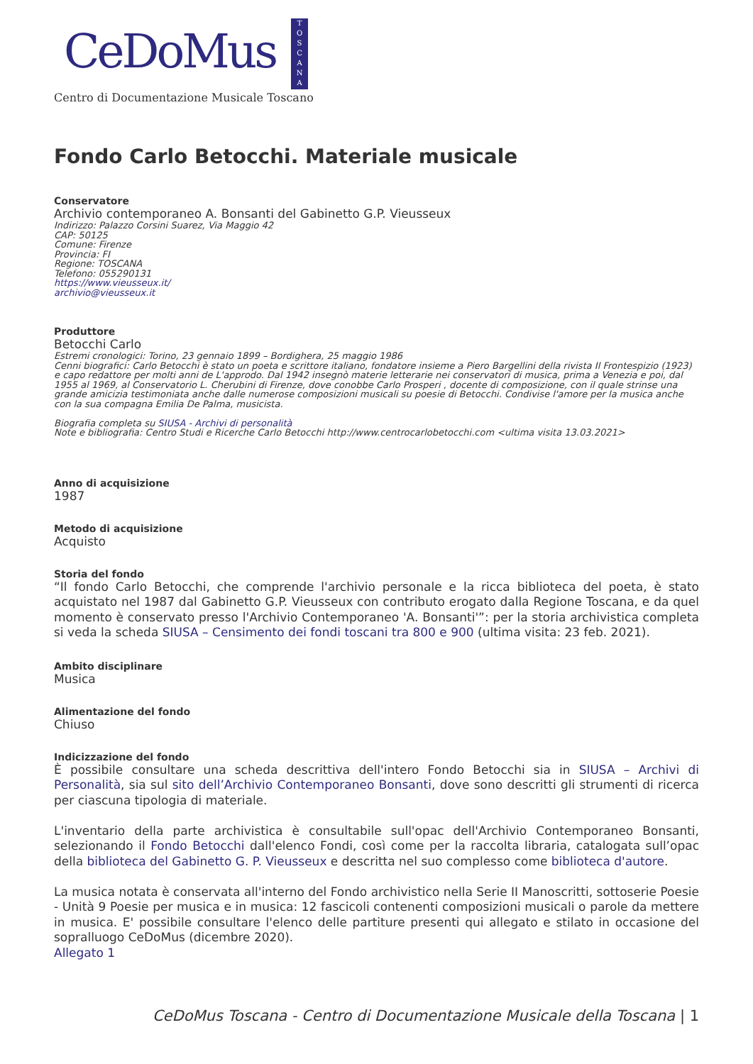CeDoMus
T
O
S
C
A
N
A
Centro di Documentazione Musicale Toscano
Fondo Carlo Betocchi. Materiale musicale
Conservatore
Archivio contemporaneo A. Bonsanti del Gabinetto G.P. Vieusseux
Indirizzo: Palazzo Corsini Suarez, Via Maggio 42
CAP: 50125
Comune: Firenze
Provincia: FI
Regione: TOSCANA
Telefono: 055290131
https://www.vieusseux.it/
archivio@vieusseux.it
Produttore
Betocchi Carlo
Estremi cronologici: Torino, 23 gennaio 1899 – Bordighera, 25 maggio 1986
Cenni biografici: Carlo Betocchi è stato un poeta e scrittore italiano, fondatore insieme a Piero Bargellini della rivista Il Frontespizio (1923) e capo redattore per molti anni de L'approdo. Dal 1942 insegnò materie letterarie nei conservatori di musica, prima a Venezia e poi, dal 1955 al 1969, al Conservatorio L. Cherubini di Firenze, dove conobbe Carlo Prosperi , docente di composizione, con il quale strinse una grande amicizia testimoniata anche dalle numerose composizioni musicali su poesie di Betocchi. Condivise l'amore per la musica anche con la sua compagna Emilia De Palma, musicista.
Biografia completa su SIUSA - Archivi di personalità
Note e bibliografia: Centro Studi e Ricerche Carlo Betocchi http://www.centrocarlobetocchi.com <ultima visita 13.03.2021>
Anno di acquisizione
1987
Metodo di acquisizione
Acquisto
Storia del fondo
“Il fondo Carlo Betocchi, che comprende l'archivio personale e la ricca biblioteca del poeta, è stato acquistato nel 1987 dal Gabinetto G.P. Vieusseux con contributo erogato dalla Regione Toscana, e da quel momento è conservato presso l'Archivio Contemporaneo 'A. Bonsanti'”: per la storia archivistica completa si veda la scheda SIUSA – Censimento dei fondi toscani tra 800 e 900 (ultima visita: 23 feb. 2021).
Ambito disciplinare
Musica
Alimentazione del fondo
Chiuso
Indicizzazione del fondo
È possibile consultare una scheda descrittiva dell'intero Fondo Betocchi sia in SIUSA – Archivi di Personalità, sia sul sito dell’Archivio Contemporaneo Bonsanti, dove sono descritti gli strumenti di ricerca per ciascuna tipologia di materiale.
L'inventario della parte archivistica è consultabile sull'opac dell'Archivio Contemporaneo Bonsanti, selezionando il Fondo Betocchi dall'elenco Fondi, così come per la raccolta libraria, catalogata sull’opac della biblioteca del Gabinetto G. P. Vieusseux e descritta nel suo complesso come biblioteca d'autore.
La musica notata è conservata all'interno del Fondo archivistico nella Serie II Manoscritti, sottoserie Poesie - Unità 9 Poesie per musica e in musica: 12 fascicoli contenenti composizioni musicali o parole da mettere in musica. E' possibile consultare l'elenco delle partiture presenti qui allegato e stilato in occasione del sopralluogo CeDoMus (dicembre 2020).
Allegato 1
CeDoMus Toscana - Centro di Documentazione Musicale della Toscana | 1